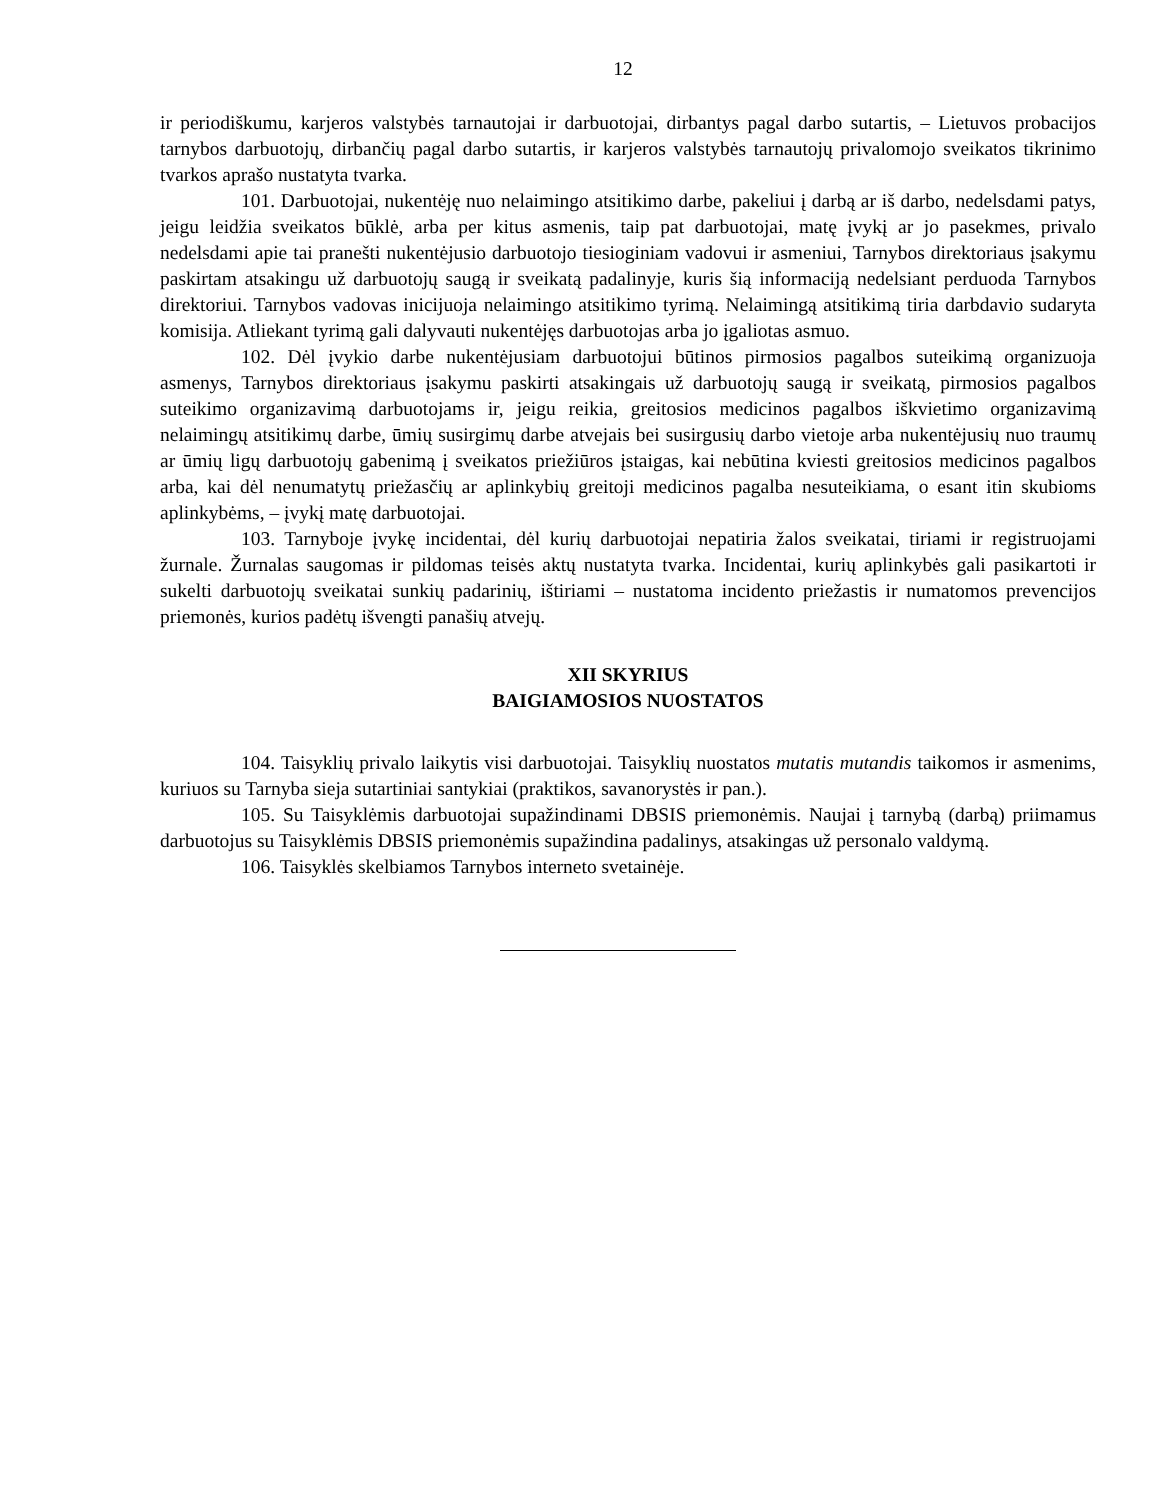12
ir periodiškumu, karjeros valstybės tarnautojai ir darbuotojai, dirbantys pagal darbo sutartis, – Lietuvos probacijos tarnybos darbuotojų, dirbančių pagal darbo sutartis, ir karjeros valstybės tarnautojų privalomojo sveikatos tikrinimo tvarkos aprašo nustatyta tvarka.
101. Darbuotojai, nukentėję nuo nelaimingo atsitikimo darbe, pakeliui į darbą ar iš darbo, nedelsdami patys, jeigu leidžia sveikatos būklė, arba per kitus asmenis, taip pat darbuotojai, matę įvykį ar jo pasekmes, privalo nedelsdami apie tai pranešti nukentėjusio darbuotojo tiesioginiam vadovui ir asmeniui, Tarnybos direktoriaus įsakymu paskirtam atsakingu už darbuotojų saugą ir sveikatą padalinyje, kuris šią informaciją nedelsiant perduoda Tarnybos direktoriui. Tarnybos vadovas inicijuoja nelaimingo atsitikimo tyrimą. Nelaimingą atsitikimą tiria darbdavio sudaryta komisija. Atliekant tyrimą gali dalyvauti nukentėjęs darbuotojas arba jo įgaliotas asmuo.
102. Dėl įvykio darbe nukentėjusiam darbuotojui būtinos pirmosios pagalbos suteikimą organizuoja asmenys, Tarnybos direktoriaus įsakymu paskirti atsakingais už darbuotojų saugą ir sveikatą, pirmosios pagalbos suteikimo organizavimą darbuotojams ir, jeigu reikia, greitosios medicinos pagalbos iškvietimo organizavimą nelaimingų atsitikimų darbe, ūmių susirgimų darbe atvejais bei susirgusių darbo vietoje arba nukentėjusių nuo traumų ar ūmių ligų darbuotojų gabenimą į sveikatos priežiūros įstaigas, kai nebūtina kviesti greitosios medicinos pagalbos arba, kai dėl nenumatytų priežasčių ar aplinkybių greitoji medicinos pagalba nesuteikiama, o esant itin skubioms aplinkybėms, – įvykį matę darbuotojai.
103. Tarnyboje įvykę incidentai, dėl kurių darbuotojai nepatiria žalos sveikatai, tiriami ir registruojami žurnale. Žurnalas saugomas ir pildomas teisės aktų nustatyta tvarka. Incidentai, kurių aplinkybės gali pasikartoti ir sukelti darbuotojų sveikatai sunkių padarinių, ištiriami – nustatoma incidento priežastis ir numatomos prevencijos priemonės, kurios padėtų išvengti panašių atvejų.
XII SKYRIUS
BAIGIAMOSIOS NUOSTATOS
104. Taisyklių privalo laikytis visi darbuotojai. Taisyklių nuostatos mutatis mutandis taikomos ir asmenims, kuriuos su Tarnyba sieja sutartiniai santykiai (praktikos, savanorystės ir pan.).
105. Su Taisyklėmis darbuotojai supažindinami DBSIS priemonėmis. Naujai į tarnybą (darbą) priimamus darbuotojus su Taisyklėmis DBSIS priemonėmis supažindina padalinys, atsakingas už personalo valdymą.
106. Taisyklės skelbiamos Tarnybos interneto svetainėje.